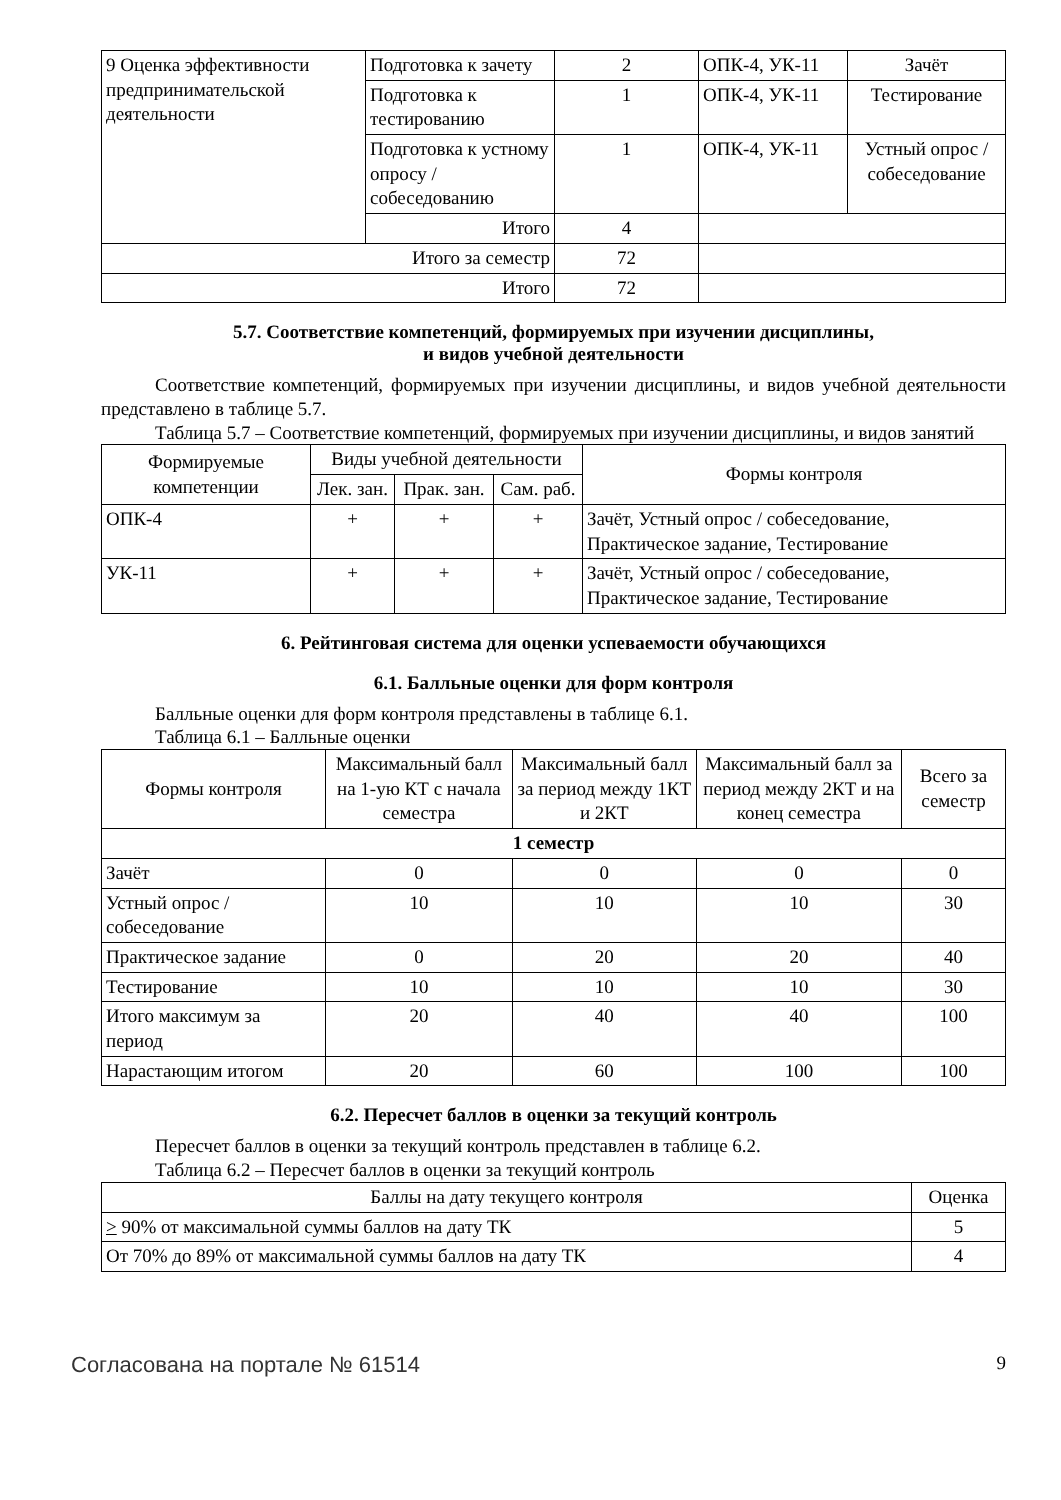| 9 Оценка эффективности предпринимательской деятельности | Подготовка к зачету | 2 | ОПК-4, УК-11 | Зачёт |
| | Подготовка к тестированию | 1 | ОПК-4, УК-11 | Тестирование |
| | Подготовка к устному опросу / собеседованию | 1 | ОПК-4, УК-11 | Устный опрос / собеседование |
| | Итого | 4 | | |
| Итого за семестр | | 72 | | |
| Итого | | 72 | | |
5.7. Соответствие компетенций, формируемых при изучении дисциплины,
и видов учебной деятельности
Соответствие компетенций, формируемых при изучении дисциплины, и видов учебной деятельности представлено в таблице 5.7.
Таблица 5.7 – Соответствие компетенций, формируемых при изучении дисциплины, и видов занятий
| Формируемые компетенции | Виды учебной деятельности | | | Формы контроля |
| --- | --- | --- | --- | --- |
| | Лек. зан. | Прак. зан. | Сам. раб. | |
| ОПК-4 | + | + | + | Зачёт, Устный опрос / собеседование, Практическое задание, Тестирование |
| УК-11 | + | + | + | Зачёт, Устный опрос / собеседование, Практическое задание, Тестирование |
6. Рейтинговая система для оценки успеваемости обучающихся
6.1. Балльные оценки для форм контроля
Балльные оценки для форм контроля представлены в таблице 6.1.
Таблица 6.1 – Балльные оценки
| Формы контроля | Максимальный балл на 1-ую КТ с начала семестра | Максимальный балл за период между 1КТ и 2КТ | Максимальный балл за период между 2КТ и на конец семестра | Всего за семестр |
| --- | --- | --- | --- | --- |
| 1 семестр | | | | |
| Зачёт | 0 | 0 | 0 | 0 |
| Устный опрос / собеседование | 10 | 10 | 10 | 30 |
| Практическое задание | 0 | 20 | 20 | 40 |
| Тестирование | 10 | 10 | 10 | 30 |
| Итого максимум за период | 20 | 40 | 40 | 100 |
| Нарастающим итогом | 20 | 60 | 100 | 100 |
6.2. Пересчет баллов в оценки за текущий контроль
Пересчет баллов в оценки за текущий контроль представлен в таблице 6.2.
Таблица 6.2 – Пересчет баллов в оценки за текущий контроль
| Баллы на дату текущего контроля | Оценка |
| --- | --- |
| > 90% от максимальной суммы баллов на дату ТК | 5 |
| От 70% до 89% от максимальной суммы баллов на дату ТК | 4 |
Согласована на портале № 61514 9